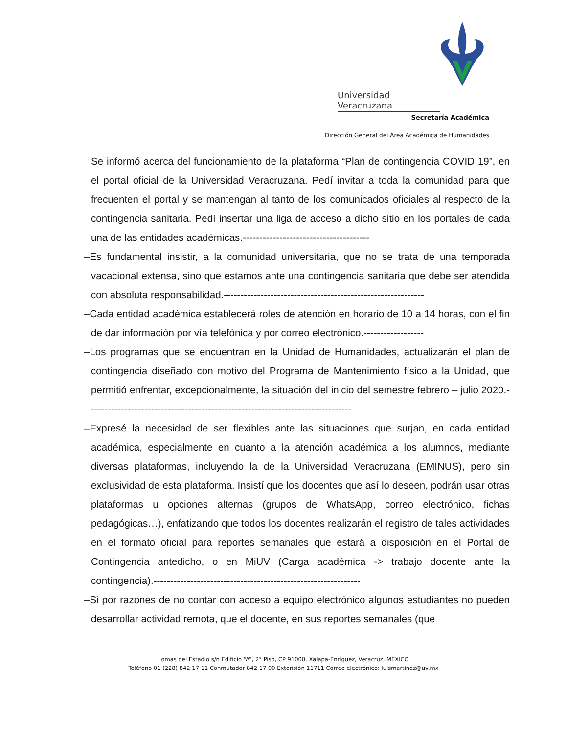Universidad Veracruzana
Secretaría Académica
Dirección General del Área Académica de Humanidades
Se informó acerca del funcionamiento de la plataforma “Plan de contingencia COVID 19”, en el portal oficial de la Universidad Veracruzana. Pedí invitar a toda la comunidad para que frecuenten el portal y se mantengan al tanto de los comunicados oficiales al respecto de la contingencia sanitaria. Pedí insertar una liga de acceso a dicho sitio en los portales de cada una de las entidades académicas.--------------------------------------
–Es fundamental insistir, a la comunidad universitaria, que no se trata de una temporada vacacional extensa, sino que estamos ante una contingencia sanitaria que debe ser atendida con absoluta responsabilidad.------------------------------------------------------------
–Cada entidad académica establecerá roles de atención en horario de 10 a 14 horas, con el fin de dar información por vía telefónica y por correo electrónico.------------------
–Los programas que se encuentran en la Unidad de Humanidades, actualizarán el plan de contingencia diseñado con motivo del Programa de Mantenimiento físico a la Unidad, que permitió enfrentar, excepcionalmente, la situación del inicio del semestre febrero – julio 2020.-------------------------------------------------------------------------------
–Expresé la necesidad de ser flexibles ante las situaciones que surjan, en cada entidad académica, especialmente en cuanto a la atención académica a los alumnos, mediante diversas plataformas, incluyendo la de la Universidad Veracruzana (EMINUS), pero sin exclusividad de esta plataforma. Insistí que los docentes que así lo deseen, podrán usar otras plataformas u opciones alternas (grupos de WhatsApp, correo electrónico, fichas pedagógicas…), enfatizando que todos los docentes realizarán el registro de tales actividades en el formato oficial para reportes semanales que estará a disposición en el Portal de Contingencia antedicho, o en MiUV (Carga académica -> trabajo docente ante la contingencia).--------------------------------------------------------------
–Si por razones de no contar con acceso a equipo electrónico algunos estudiantes no pueden desarrollar actividad remota, que el docente, en sus reportes semanales (que
Lomas del Estadio s/n Edificio “A”, 2° Piso, CP 91000, Xalapa-Enríquez, Veracruz, MÉXICO
Teléfono 01 (228) 842 17 11 Conmutador 842 17 00 Extensión 11711 Correo electrónico: luismartinez@uv.mx